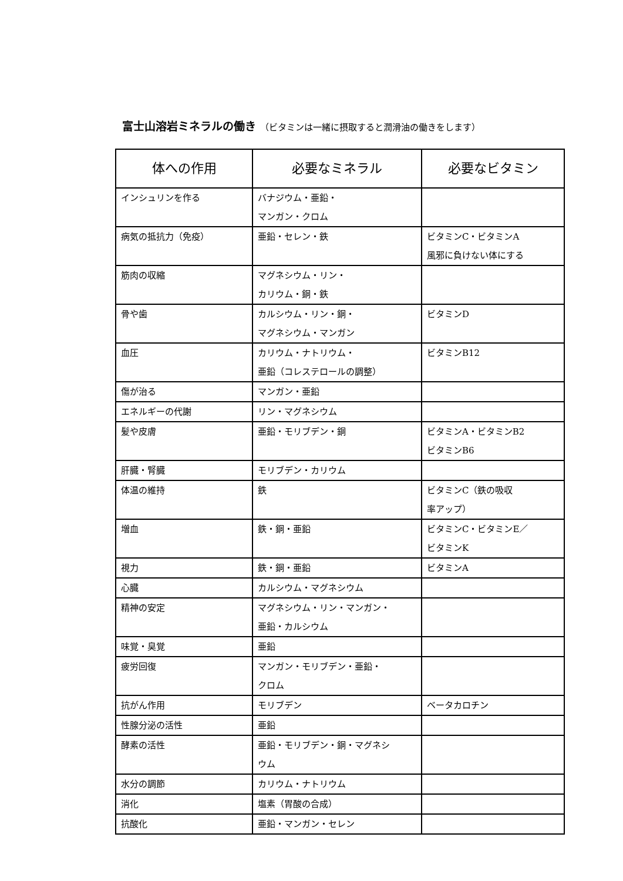富士山溶岩ミネラルの働き （ビタミンは一緒に摂取すると潤滑油の働きをします）
| 体への作用 | 必要なミネラル | 必要なビタミン |
| --- | --- | --- |
| インシュリンを作る | バナジウム・亜鉛・ マンガン・クロム | |
| 病気の抵抗力（免疫） | 亜鉛・セレン・鉄 | ビタミンC・ビタミンA 風邪に負けない体にする |
| 筋肉の収縮 | マグネシウム・リン・ カリウム・銅・鉄 | |
| 骨や歯 | カルシウム・リン・銅・ マグネシウム・マンガン | ビタミンD |
| 血圧 | カリウム・ナトリウム・ 亜鉛（コレステロールの調整） | ビタミンB12 |
| 傷が治る | マンガン・亜鉛 | |
| エネルギーの代謝 | リン・マグネシウム | |
| 髪や皮膚 | 亜鉛・モリブデン・銅 | ビタミンA・ビタミンB2 ビタミンB6 |
| 肝臓・腎臓 | モリブデン・カリウム | |
| 体温の維持 | 鉄 | ビタミンC（鉄の吸収 率アップ） |
| 増血 | 鉄・銅・亜鉛 | ビタミンC・ビタミンE／ ビタミンK |
| 視力 | 鉄・銅・亜鉛 | ビタミンA |
| 心臓 | カルシウム・マグネシウム | |
| 精神の安定 | マグネシウム・リン・マンガン・ 亜鉛・カルシウム | |
| 味覚・臭覚 | 亜鉛 | |
| 疲労回復 | マンガン・モリブデン・亜鉛・ クロム | |
| 抗がん作用 | モリブデン | ベータカロチン |
| 性腺分泌の活性 | 亜鉛 | |
| 酵素の活性 | 亜鉛・モリブデン・銅・マグネシ ウム | |
| 水分の調節 | カリウム・ナトリウム | |
| 消化 | 塩素（胃酸の合成） | |
| 抗酸化 | 亜鉛・マンガン・セレン | |